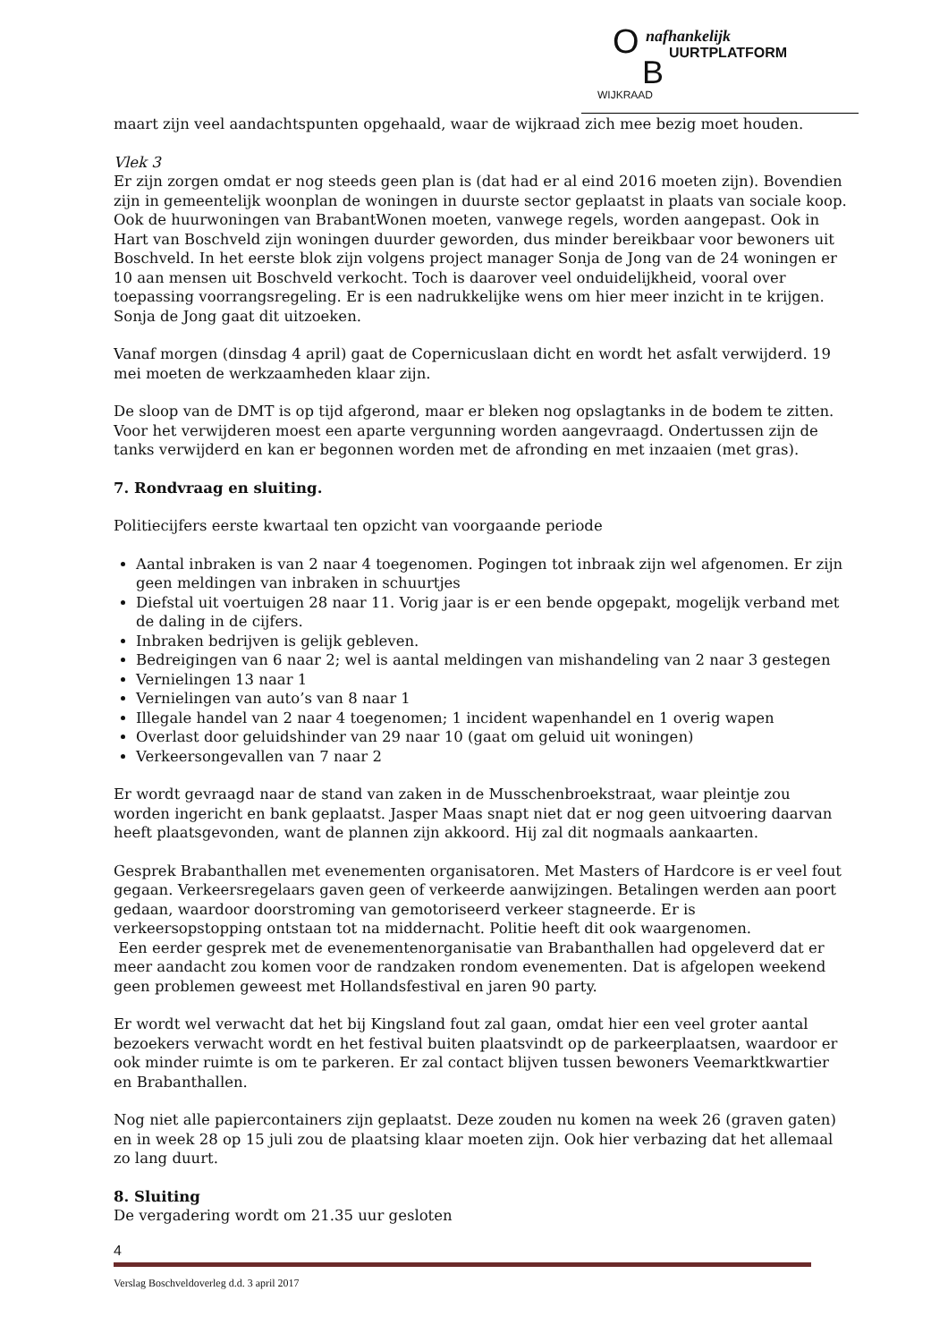O nafhankelijk
UURTPLATFORM
WIJKRAAD B
maart zijn veel aandachtspunten opgehaald, waar de wijkraad zich mee bezig moet houden.
Vlek 3
Er zijn zorgen omdat er nog steeds geen plan is (dat had er al eind 2016 moeten zijn). Bovendien zijn in gemeentelijk woonplan de woningen in duurste sector geplaatst in plaats van sociale koop. Ook de huurwoningen van BrabantWonen moeten, vanwege regels, worden aangepast. Ook in Hart van Boschveld zijn woningen duurder geworden, dus minder bereikbaar voor bewoners uit Boschveld. In het eerste blok zijn volgens project manager Sonja de Jong van de 24 woningen er 10 aan mensen uit Boschveld verkocht. Toch is daarover veel onduidelijkheid, vooral over toepassing voorrangsregeling. Er is een nadrukkelijke wens om hier meer inzicht in te krijgen. Sonja de Jong gaat dit uitzoeken.
Vanaf morgen (dinsdag 4 april) gaat de Copernicuslaan dicht en wordt het asfalt verwijderd. 19 mei moeten de werkzaamheden klaar zijn.
De sloop van de DMT is op tijd afgerond, maar er bleken nog opslagtanks in de bodem te zitten. Voor het verwijderen moest een aparte vergunning worden aangevraagd. Ondertussen zijn de tanks verwijderd en kan er begonnen worden met de afronding en met inzaaien (met gras).
7. Rondvraag en sluiting.
Politiecijfers eerste kwartaal ten opzicht van voorgaande periode
Aantal inbraken is van 2 naar 4 toegenomen. Pogingen tot inbraak zijn wel afgenomen. Er zijn geen meldingen van inbraken in schuurtjes
Diefstal uit voertuigen 28 naar 11. Vorig jaar is er een bende opgepakt, mogelijk verband met de daling in de cijfers.
Inbraken bedrijven is gelijk gebleven.
Bedreigingen van 6 naar 2; wel is aantal meldingen van mishandeling van 2 naar 3 gestegen
Vernielingen 13 naar 1
Vernielingen van auto’s van 8 naar 1
Illegale handel van 2 naar 4 toegenomen; 1 incident wapenhandel en 1 overig wapen
Overlast door geluidshinder van 29 naar 10 (gaat om geluid uit woningen)
Verkeersongevallen van 7 naar 2
Er wordt gevraagd naar de stand van zaken in de Musschenbroekstraat, waar pleintje zou worden ingericht en bank geplaatst. Jasper Maas snapt niet dat er nog geen uitvoering daarvan heeft plaatsgevonden, want de plannen zijn akkoord. Hij zal dit nogmaals aankaarten.
Gesprek Brabanthallen met evenementen organisatoren. Met Masters of Hardcore is er veel fout gegaan. Verkeersregelaars gaven geen of verkeerde aanwijzingen. Betalingen werden aan poort gedaan, waardoor doorstroming van gemotoriseerd verkeer stagneerde. Er is verkeersopstopping ontstaan tot na middernacht. Politie heeft dit ook waargenomen.
Een eerder gesprek met de evenementenorganisatie van Brabanthallen had opgeleverd dat er meer aandacht zou komen voor de randzaken rondom evenementen. Dat is afgelopen weekend geen problemen geweest met Hollandsfestival en jaren 90 party.
Er wordt wel verwacht dat het bij Kingsland fout zal gaan, omdat hier een veel groter aantal bezoekers verwacht wordt en het festival buiten plaatsvindt op de parkeerplaatsen, waardoor er ook minder ruimte is om te parkeren. Er zal contact blijven tussen bewoners Veemarktkwartier en Brabanthallen.
Nog niet alle papiercontainers zijn geplaatst. Deze zouden nu komen na week 26 (graven gaten) en in week 28 op 15 juli zou de plaatsing klaar moeten zijn. Ook hier verbazing dat het allemaal zo lang duurt.
8. Sluiting
De vergadering wordt om 21.35 uur gesloten
4
Verslag Boschveldoverleg d.d. 3 april 2017